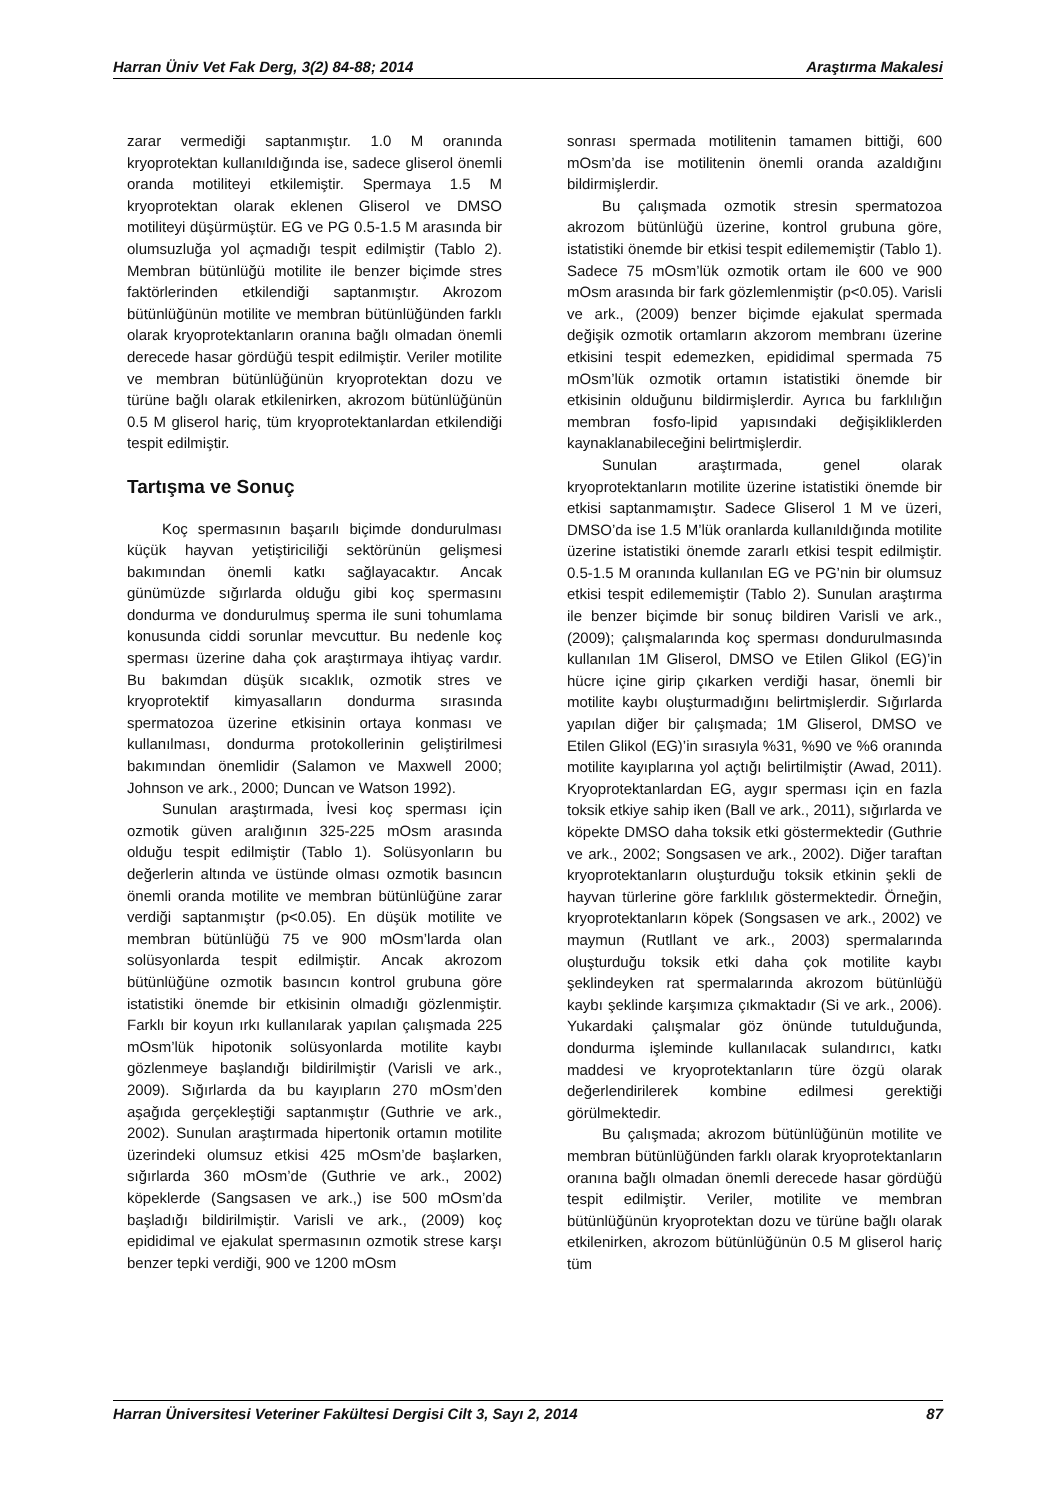Harran Üniv Vet Fak Derg, 3(2) 84-88; 2014 Araştırma Makalesi
zarar vermediği saptanmıştır. 1.0 M oranında kryoprotektan kullanıldığında ise, sadece gliserol önemli oranda motiliteyi etkilemiştir. Spermaya 1.5 M kryoprotektan olarak eklenen Gliserol ve DMSO motiliteyi düşürmüştür. EG ve PG 0.5-1.5 M arasında bir olumsuzluğa yol açmadığı tespit edilmiştir (Tablo 2). Membran bütünlüğü motilite ile benzer biçimde stres faktörlerinden etkilendiği saptanmıştır. Akrozom bütünlüğünün motilite ve membran bütünlüğünden farklı olarak kryoprotektanların oranına bağlı olmadan önemli derecede hasar gördüğü tespit edilmiştir. Veriler motilite ve membran bütünlüğünün kryoprotektan dozu ve türüne bağlı olarak etkilenirken, akrozom bütünlüğünün 0.5 M gliserol hariç, tüm kryoprotektanlardan etkilendiği tespit edilmiştir.
Tartışma ve Sonuç
Koç spermasının başarılı biçimde dondurulması küçük hayvan yetiştiriciliği sektörünün gelişmesi bakımından önemli katkı sağlayacaktır. Ancak günümüzde sığırlarda olduğu gibi koç spermasını dondurma ve dondurulmuş sperma ile suni tohumlama konusunda ciddi sorunlar mevcuttur. Bu nedenle koç sperması üzerine daha çok araştırmaya ihtiyaç vardır. Bu bakımdan düşük sıcaklık, ozmotik stres ve kryoprotektif kimyasalların dondurma sırasında spermatozoa üzerine etkisinin ortaya konması ve kullanılması, dondurma protokollerinin geliştirilmesi bakımından önemlidir (Salamon ve Maxwell 2000; Johnson ve ark., 2000; Duncan ve Watson 1992).
Sunulan araştırmada, İvesi koç sperması için ozmotik güven aralığının 325-225 mOsm arasında olduğu tespit edilmiştir (Tablo 1). Solüsyonların bu değerlerin altında ve üstünde olması ozmotik basıncın önemli oranda motilite ve membran bütünlüğüne zarar verdiği saptanmıştır (p<0.05). En düşük motilite ve membran bütünlüğü 75 ve 900 mOsm’larda olan solüsyonlarda tespit edilmiştir. Ancak akrozom bütünlüğüne ozmotik basıncın kontrol grubuna göre istatistiki önemde bir etkisinin olmadığı gözlenmiştir. Farklı bir koyun ırkı kullanılarak yapılan çalışmada 225 mOsm’lük hipotonik solüsyonlarda motilite kaybı gözlenmeye başlandığı bildirilmiştir (Varisli ve ark., 2009). Sığırlarda da bu kayıpların 270 mOsm’den aşağıda gerçekleştiği saptanmıştır (Guthrie ve ark., 2002). Sunulan araştırmada hipertonik ortamın motilite üzerindeki olumsuz etkisi 425 mOsm’de başlarken, sığırlarda 360 mOsm’de (Guthrie ve ark., 2002) köpeklerde (Sangsasen ve ark.,) ise 500 mOsm’da başladığı bildirilmiştir. Varisli ve ark., (2009) koç epididimal ve ejakulat spermasının ozmotik strese karşı benzer tepki verdiği, 900 ve 1200 mOsm
sonrası spermada motilitenin tamamen bittiği, 600 mOsm’da ise motilitenin önemli oranda azaldığını bildirmişlerdir.
Bu çalışmada ozmotik stresin spermatozoa akrozom bütünlüğü üzerine, kontrol grubuna göre, istatistiki önemde bir etkisi tespit edilememiştir (Tablo 1). Sadece 75 mOsm’lük ozmotik ortam ile 600 ve 900 mOsm arasında bir fark gözlemlenmiştir (p<0.05). Varisli ve ark., (2009) benzer biçimde ejakulat spermada değişik ozmotik ortamların akzorom membranı üzerine etkisini tespit edemezken, epididimal spermada 75 mOsm’lük ozmotik ortamın istatistiki önemde bir etkisinin olduğunu bildirmişlerdir. Ayrıca bu farklılığın membran fosfo-lipid yapısındaki değişikliklerden kaynaklanabileceğini belirtmişlerdir.
Sunulan araştırmada, genel olarak kryoprotektanların motilite üzerine istatistiki önemde bir etkisi saptanmamıştır. Sadece Gliserol 1 M ve üzeri, DMSO’da ise 1.5 M’lük oranlarda kullanıldığında motilite üzerine istatistiki önemde zararlı etkisi tespit edilmiştir. 0.5-1.5 M oranında kullanılan EG ve PG’nin bir olumsuz etkisi tespit edilememiştir (Tablo 2). Sunulan araştırma ile benzer biçimde bir sonuç bildiren Varisli ve ark., (2009); çalışmalarında koç sperması dondurulmasında kullanılan 1M Gliserol, DMSO ve Etilen Glikol (EG)’in hücre içine girip çıkarken verdiği hasar, önemli bir motilite kaybı oluşturmadığını belirtmişlerdir. Sığırlarda yapılan diğer bir çalışmada; 1M Gliserol, DMSO ve Etilen Glikol (EG)’in sırasıyla %31, %90 ve %6 oranında motilite kayıplarına yol açtığı belirtilmiştir (Awad, 2011). Kryoprotektanlardan EG, aygır sperması için en fazla toksik etkiye sahip iken (Ball ve ark., 2011), sığırlarda ve köpekte DMSO daha toksik etki göstermektedir (Guthrie ve ark., 2002; Songsasen ve ark., 2002). Diğer taraftan kryoprotektanların oluşturduğu toksik etkinin şekli de hayvan türlerine göre farklılık göstermektedir. Örneğin, kryoprotektanların köpek (Songsasen ve ark., 2002) ve maymun (Rutllant ve ark., 2003) spermalarında oluşturduğu toksik etki daha çok motilite kaybı şeklindeyken rat spermalarında akrozom bütünlüğü kaybı şeklinde karşımıza çıkmaktadır (Si ve ark., 2006). Yukardaki çalışmalar göz önünde tutulduğunda, dondurma işleminde kullanılacak sulandırıcı, katkı maddesi ve kryoprotektanların türe özgü olarak değerlendirilerek kombine edilmesi gerektiği görülmektedir.
Bu çalışmada; akrozom bütünlüğünün motilite ve membran bütünlüğünden farklı olarak kryoprotektanların oranına bağlı olmadan önemli derecede hasar gördüğü tespit edilmiştir. Veriler, motilite ve membran bütünlüğünün kryoprotektan dozu ve türüne bağlı olarak etkilenirken, akrozom bütünlüğünün 0.5 M gliserol hariç tüm
Harran Üniversitesi Veteriner Fakültesi Dergisi Cilt 3, Sayı 2, 2014 87